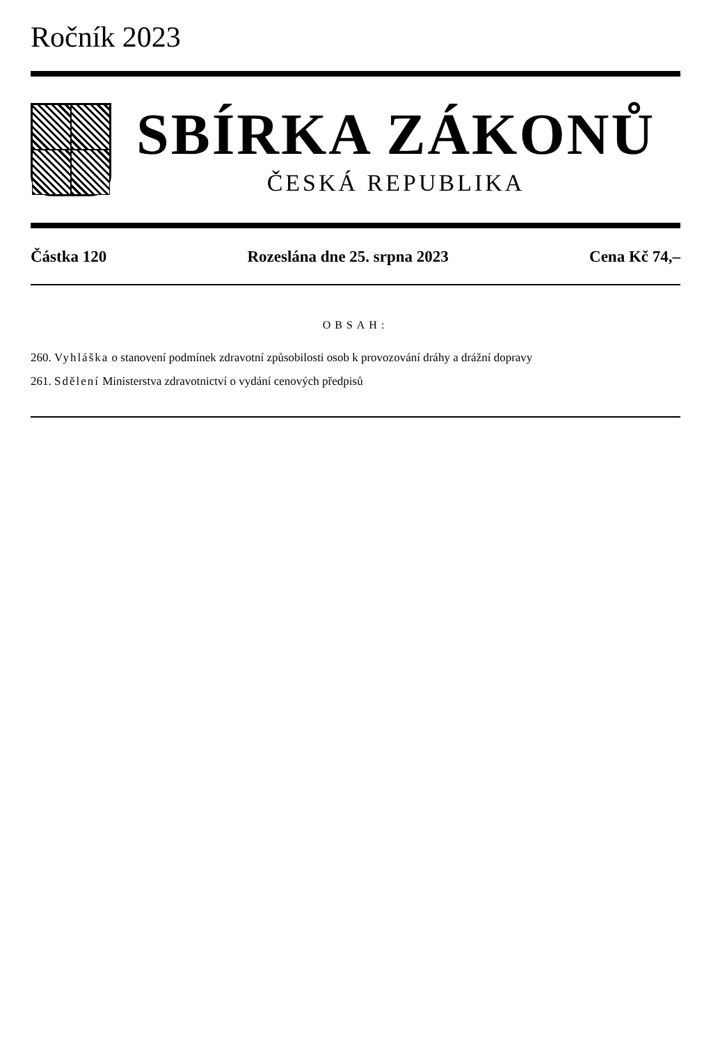Ročník 2023
SBÍRKA ZÁKONŮ
ČESKÁ REPUBLIKA
Částka 120 Rozeslána dne 25. srpna 2023 Cena Kč 74,–
OBSAH:
260. Vyhláška o stanovení podmínek zdravotní způsobilosti osob k provozování dráhy a drážní dopravy
261. Sdělení Ministerstva zdravotnictví o vydání cenových předpisů